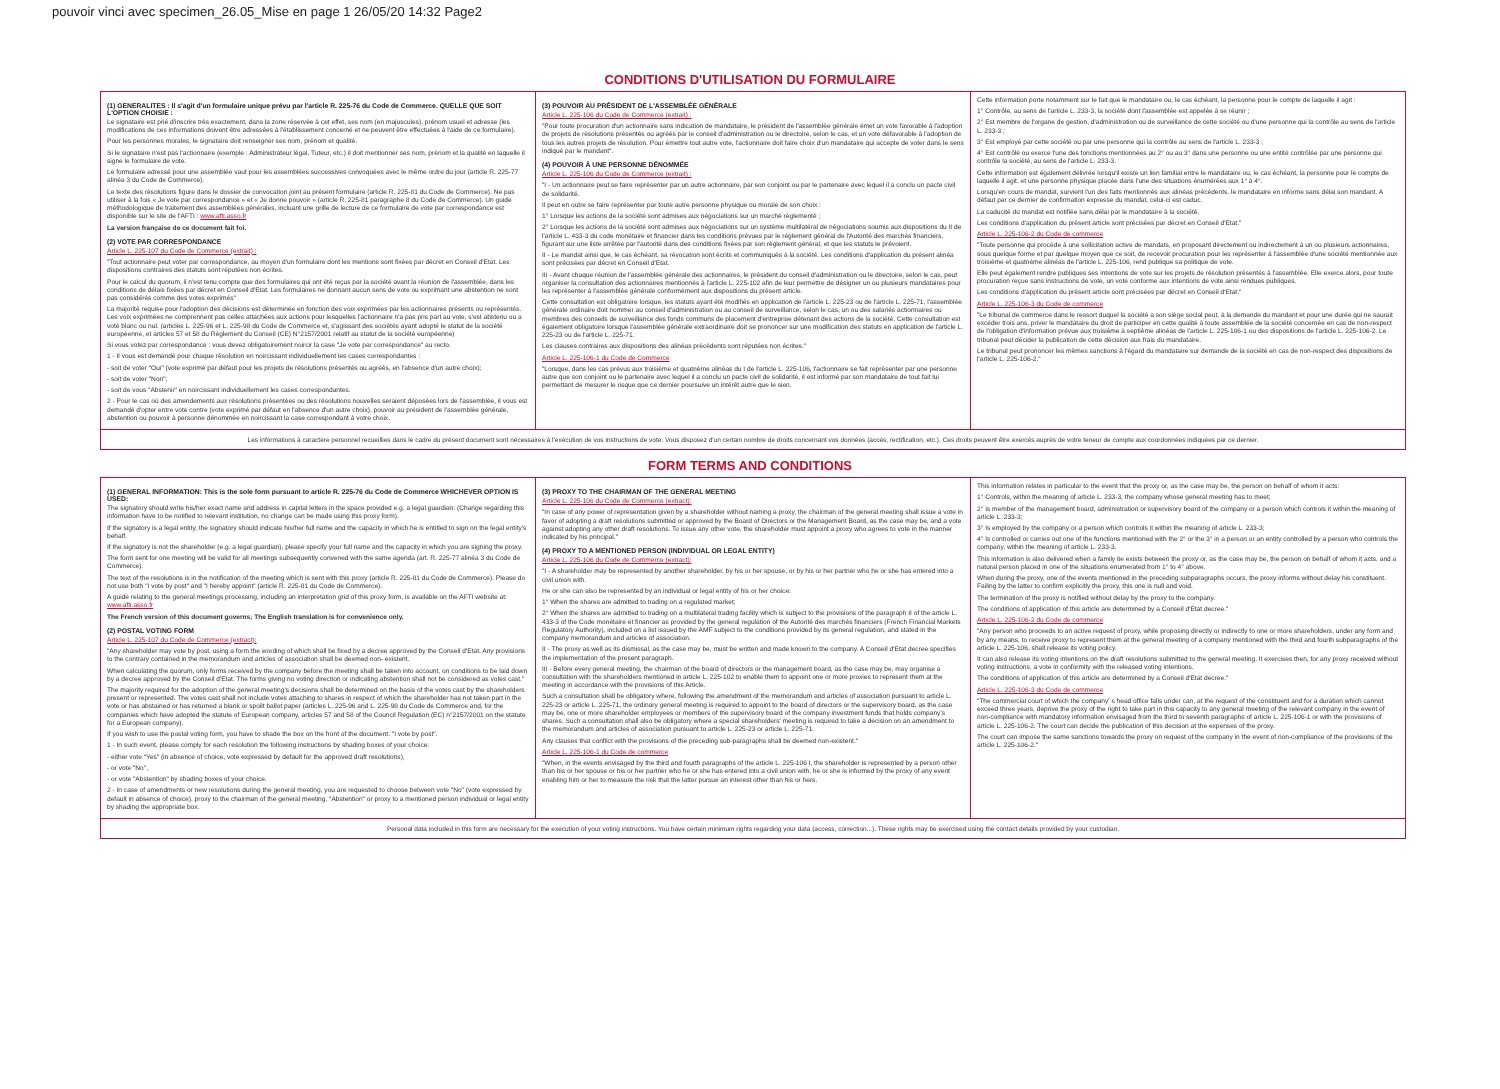pouvoir vinci avec specimen_26.05_Mise en page 1 26/05/20 14:32 Page2
CONDITIONS D'UTILISATION DU FORMULAIRE
(1) GENERALITES : Il s'agit d'un formulaire unique prévu par l'article R. 225-76 du Code de Commerce. QUELLE QUE SOIT L'OPTION CHOISIE :
Le signataire est prié d'inscrire très exactement, dans la zone réservée à cet effet, ses nom (en majuscules), prénom usuel et adresse (les modifications de ces informations doivent être adressées à l'établissement concerné et ne peuvent être effectuées à l'aide de ce formulaire).
Pour les personnes morales, le signataire doit renseigner ses nom, prénom et qualité.
Si le signataire n'est pas l'actionnaire (exemple : Administrateur légal, Tuteur, etc.) il doit mentionner ses nom, prénom et la qualité en laquelle il signe le formulaire de vote.
Le formulaire adressé pour une assemblée vaut pour les assemblées successives convoquées avec le même ordre du jour (article R. 225-77 alinéa 3 du Code de Commerce).
Le texte des résolutions figure dans le dossier de convocation joint au présent formulaire (article R. 225-81 du Code de Commerce). Ne pas utiliser à la fois « Je vote par correspondance » et « Je donne pouvoir » (article R. 225-81 paragraphe 8 du Code de Commerce). Un guide méthodologique de traitement des assemblées générales, incluant une grille de lecture de ce formulaire de vote par correspondance est disponible sur le site de l'AFTI : www.afti.asso.fr
La version française de ce document fait foi.
(2) VOTE PAR CORRESPONDANCE
Article L. 225-107 du Code de Commerce (extrait) :
"Tout actionnaire peut voter par correspondance, au moyen d'un formulaire dont les mentions sont fixées par décret en Conseil d'Etat. Les dispositions contraires des statuts sont réputées non écrites.
Pour le calcul du quorum, il n'est tenu compte que des formulaires qui ont été reçus par la société avant la réunion de l'assemblée, dans les conditions de délais fixées par décret en Conseil d'Etat. Les formulaires ne donnant aucun sens de vote ou exprimant une abstention ne sont pas considérés comme des votes exprimés"
La majorité requise pour l'adoption des décisions est déterminée en fonction des voix exprimées par les actionnaires présents ou représentés. Les voix exprimées ne comprennent pas celles attachées aux actions pour lesquelles l'actionnaire n'a pas pris part au vote, s'est abstenu ou a voté blanc ou nul. (articles L. 225-96 et L. 225-98 du Code de Commerce et, s'agissant des sociétés ayant adopté le statut de la société européenne, et articles 57 et 58 du Règlement du Conseil (CE) N°2157/2001 relatif au statut de la société européenne)
Si vous votez par correspondance : vous devez obligatoirement noircir la case "Je vote par correspondance" au recto.
1 - Il vous est demandé pour chaque résolution en noircissant individuellement les cases correspondantes :
- soit de voter "Oui" (vote exprimé par défaut pour les projets de résolutions présentés ou agréés, en l'absence d'un autre choix);
- soit de voter "Non";
- soit de vous "Abstenir" en noircissant individuellement les cases correspondantes.
2 - Pour le cas où des amendements aux résolutions présentées ou des résolutions nouvelles seraient déposées lors de l'assemblée, il vous est demandé d'opter entre vote contre (vote exprimé par défaut en l'absence d'un autre choix), pouvoir au président de l'assemblée générale, abstention ou pouvoir à personne dénommée en noircissant la case correspondant à votre choix.
(3) POUVOIR AU PRÉSIDENT DE L'ASSEMBLÉE GÉNÉRALE
Article L. 225-106 du Code de Commerce (extrait) :
"Pour toute procuration d'un actionnaire sans indication de mandataire, le président de l'assemblée générale émet un vote favorable à l'adoption de projets de résolutions présentés ou agréés par le conseil d'administration ou le directoire, selon le cas, et un vote défavorable à l'adoption de tous les autres projets de résolution. Pour émettre tout autre vote, l'actionnaire doit faire choix d'un mandataire qui accepte de voter dans le sens indiqué par le mandant".
(4) POUVOIR À UNE PERSONNE DÉNOMMÉE
Article L. 225-106 du Code de Commerce (extrait) :
"I - Un actionnaire peut se faire représenter par un autre actionnaire, par son conjoint ou par le partenaire avec lequel il a conclu un pacte civil de solidarité.
Il peut en outre se faire représenter par toute autre personne physique ou morale de son choix :
1° Lorsque les actions de la société sont admises aux négociations sur un marché réglementé ;
2° Lorsque les actions de la société sont admises aux négociations sur un système multilatéral de négociations soumis aux dispositions du II de l'article L. 433-3 du code monétaire et financier dans les conditions prévues par le règlement général de l'Autorité des marchés financiers, figurant sur une liste arrêtée par l'autorité dans des conditions fixées par son règlement général, et que les statuts le prévoient.
II - Le mandat ainsi que, le cas échéant, sa révocation sont écrits et communiqués à la société. Les conditions d'application du présent alinéa sont précisées par décret en Conseil d'Etat.
III - Avant chaque réunion de l'assemblée générale des actionnaires, le président du conseil d'administration ou le directoire, selon le cas, peut organiser la consultation des actionnaires mentionnés à l'article L. 225-102 afin de leur permettre de désigner un ou plusieurs mandataires pour les représenter à l'assemblée générale conformément aux dispositions du présent article.
Cette consultation est obligatoire lorsque, les statuts ayant été modifiés en application de l'article L. 225-23 ou de l'article L. 225-71, l'assemblée générale ordinaire doit nommer au conseil d'administration ou au conseil de surveillance, selon le cas, un ou des salariés actionnaires ou membres des conseils de surveillance des fonds communs de placement d'entreprise détenant des actions de la société. Cette consultation est également obligatoire lorsque l'assemblée générale extraordinaire doit se prononcer sur une modification des statuts en application de l'article L. 225-23 ou de l'article L. 225-71.
Les clauses contraires aux dispositions des alinéas précédents sont réputées non écrites."
Article L. 225-106-1 du Code de Commerce
"Lorsque, dans les cas prévus aux troisième et quatrième alinéas du I de l'article L. 225-106, l'actionnaire se fait représenter par une personne autre que son conjoint ou le partenaire avec lequel il a conclu un pacte civil de solidarité, il est informé par son mandataire de tout fait lui permettant de mesurer le risque que ce dernier poursuive un intérêt autre que le sien.
Cette information porte notamment sur le fait que le mandataire ou, le cas échéant, la personne pour le compte de laquelle il agit :
1° Contrôle, au sens de l'article L. 233-3, la société dont l'assemblée est appelée à se réunir ;
2° Est membre de l'organe de gestion, d'administration ou de surveillance de cette société ou d'une personne qui la contrôle au sens de l'article L. 233-3 ;
3° Est employé par cette société ou par une personne qui la contrôle au sens de l'article L. 233-3 ;
4° Est contrôlé ou exerce l'une des fonctions mentionnées au 2° ou au 3° dans une personne ou une entité contrôlée par une personne qui contrôle la société, au sens de l'article L. 233-3.
Cette information est également délivrée lorsqu'il existe un lien familial entre le mandataire ou, le cas échéant, la personne pour le compte de laquelle il agit, et une personne physique placée dans l'une des situations énumérées aux 1° à 4°.
Lorsqu'en cours de mandat, survient l'un des faits mentionnés aux alinéas précédents, le mandataire en informe sans délai son mandant. A défaut par ce dernier de confirmation expresse du mandat, celui-ci est caduc.
La caducité du mandat est notifiée sans délai par le mandataire à la société.
Les conditions d'application du présent article sont précisées par décret en Conseil d'Etat."
Article L. 225-106-2 du Code de commerce
"Toute personne qui procède à une sollicitation active de mandats, en proposant directement ou indirectement à un ou plusieurs actionnaires, sous quelque forme et par quelque moyen que ce soit, de recevoir procuration pour les représenter à l'assemblée d'une société mentionnée aux troisième et quatrième alinéas de l'article L. 225-106, rend publique sa politique de vote.
Elle peut également rendre publiques ses intentions de vote sur les projets de résolution présentés à l'assemblée. Elle exerce alors, pour toute procuration reçue sans instructions de vote, un vote conforme aux intentions de vote ainsi rendues publiques.
Les conditions d'application du présent article sont précisées par décret en Conseil d'Etat."
Article L. 225-106-3 du Code de commerce
"Le tribunal de commerce dans le ressort duquel la société a son siège social peut, à la demande du mandant et pour une durée qui ne saurait excéder trois ans, priver le mandataire du droit de participer en cette qualité à toute assemblée de la société concernée en cas de non-respect de l'obligation d'information prévue aux troisième à septième alinéas de l'article L. 225-106-1 ou des dispositions de l'article L. 225-106-2. Le tribunal peut décider la publication de cette décision aux frais du mandataire.
Le tribunal peut prononcer les mêmes sanctions à l'égard du mandataire sur demande de la société en cas de non-respect des dispositions de l'article L. 225-106-2."
Les informations à caractère personnel recueillies dans le cadre du présent document sont nécessaires à l'exécution de vos instructions de vote. Vous disposez d'un certain nombre de droits concernant vos données (accès, rectification, etc.). Ces droits peuvent être exercés auprès de votre teneur de compte aux coordonnées indiquées par ce dernier.
FORM TERMS AND CONDITIONS
(1) GENERAL INFORMATION: This is the sole form pursuant to article R. 225-76 du Code de Commerce WHICHEVER OPTION IS USED:
The signatory should write his/her exact name and address in capital letters in the space provided e.g. a legal guardian: (Change regarding this information have to be notified to relevant institution, no change can be made using this proxy form).
If the signatory is a legal entity, the signatory should indicate his/her full name and the capacity in which he is entitled to sign on the legal entity's behalf.
If the signatory is not the shareholder (e.g. a legal guardian), please specify your full name and the capacity in which you are signing the proxy.
The form sent for one meeting will be valid for all meetings subsequently convened with the same agenda (art. R. 225-77 alinéa 3 du Code de Commerce).
The text of the resolutions is in the notification of the meeting which is sent with this proxy (article R. 225-81 du Code de Commerce). Please do not use both "I vote by post" and "I hereby appoint" (article R. 225-81 du Code de Commerce).
A guide relating to the general meetings processing, including an interpretation grid of this proxy form, is available on the AFTI website at: www.afti.asso.fr
The French version of this document governs; The English translation is for convenience only.
(2) POSTAL VOTING FORM
Article L. 225-107 du Code de Commerce (extract):
"Any shareholder may vote by post, using a form the wording of which shall be fixed by a decree approved by the Conseil d'Etat. Any provisions to the contrary contained in the memorandum and articles of association shall be deemed non- existent.
When calculating the quorum, only forms received by the company before the meeting shall be taken into account, on conditions to be laid down by a decree approved by the Conseil d'Etat. The forms giving no voting direction or indicating abstention shall not be considered as votes cast."
The majority required for the adoption of the general meeting's decisions shall be determined on the basis of the votes cast by the shareholders present or represented. The votes cast shall not include votes attaching to shares in respect of which the shareholder has not taken part in the vote or has abstained or has returned a blank or spoilt ballot paper (articles L. 225-96 and L. 225-98 du Code de Commerce and, for the companies which have adopted the statute of European company, articles 57 and 58 of the Council Regulation (EC) n°2157/2001 on the statute for a European company).
If you wish to use the postal voting form, you have to shade the box on the front of the document: "I vote by post".
1 - In such event, please comply for each resolution the following instructions by shading boxes of your choice:
- either vote "Yes" (in absence of choice, vote expressed by default for the approved draft resolutions),
- or vote "No",
- or vote "Abstention" by shading boxes of your choice.
2 - In case of amendments or new resolutions during the general meeting, you are requested to choose between vote "No" (vote expressed by default in absence of choice), proxy to the chairman of the general meeting, "Abstention" or proxy to a mentioned person individual or legal entity by shading the appropriate box.
(3) PROXY TO THE CHAIRMAN OF THE GENERAL MEETING
Article L. 225-106 du Code de Commerce (extract):
"In case of any power of representation given by a shareholder without naming a proxy, the chairman of the general meeting shall issue a vote in favor of adopting a draft resolutions submitted or approved by the Board of Directors or the Management Board, as the case may be, and a vote against adopting any other draft resolutions. To issue any other vote, the shareholder must appoint a proxy who agrees to vote in the manner indicated by his principal."
(4) PROXY TO A MENTIONED PERSON (INDIVIDUAL OR LEGAL ENTITY)
Article L. 225-106 du Code de Commerce (extract):
"I - A shareholder may be represented by another shareholder, by his or her spouse, or by his or her partner who he or she has entered into a civil union with.
He or she can also be represented by an individual or legal entity of his or her choice:
1° When the shares are admitted to trading on a regulated market;
2° When the shares are admitted to trading on a multilateral trading facility which is subject to the provisions of the paragraph II of the article L. 433-3 of the Code monétaire et financier as provided by the general regulation of the Autorité des marchés financiers (French Financial Markets Regulatory Authority), included on a list issued by the AMF subject to the conditions provided by its general regulation, and stated in the company memorandum and articles of association.
II - The proxy as well as its dismissal, as the case may be, must be written and made known to the company. A Conseil d'Etat decree specifies the implementation of the present paragraph.
III - Before every general meeting, the chairman of the board of directors or the management board, as the case may be, may organise a consultation with the shareholders mentioned in article L. 225-102 to enable them to appoint one or more proxies to represent them at the meeting in accordance with the provisions of this Article.
Such a consultation shall be obligatory where, following the amendment of the memorandum and articles of association pursuant to article L. 225-23 or article L. 225-71, the ordinary general meeting is required to appoint to the board of directors or the supervisory board, as the case may be, one or more shareholder employees or members of the supervisory board of the company investment funds that holds company's shares. Such a consultation shall also be obligatory where a special shareholders' meeting is required to take a decision on an amendment to the memorandum and articles of association pursuant to article L. 225-23 or article L. 225-71.
Any clauses that conflict with the provisions of the preceding sub-paragraphs shall be deemed non-existent."
Article L. 225-106-1 du Code de commerce
"When, in the events envisaged by the third and fourth paragraphs of the article L. 225-106 I, the shareholder is represented by a person other than his or her spouse or his or her partner who he or she has entered into a civil union with, he or she is informed by the proxy of any event enabling him or her to measure the risk that the latter pursue an interest other than his or hers.
This information relates in particular to the event that the proxy or, as the case may be, the person on behalf of whom it acts:
1° Controls, within the meaning of article L. 233-3, the company whose general meeting has to meet;
2° Is member of the management board, administration or supervisory board of the company or a person which controls it within the meaning of article L. 233-3;
3° Is employed by the company or a person which controls it within the meaning of article L. 233-3;
4° Is controlled or carries out one of the functions mentioned with the 2° or the 3° in a person or an entity controlled by a person who controls the company, within the meaning of article L. 233-3.
This information is also delivered when a family tie exists between the proxy or, as the case may be, the person on behalf of whom it acts, and a natural person placed in one of the situations enumerated from 1° to 4° above.
When during the proxy, one of the events mentioned in the preceding subparagraphs occurs, the proxy informs without delay his constituent. Failing by the latter to confirm explicitly the proxy, this one is null and void.
The termination of the proxy is notified without delay by the proxy to the company.
The conditions of application of this article are determined by a Conseil d'Etat decree."
Article L. 225-106-2 du Code de commerce
"Any person who proceeds to an active request of proxy, while proposing directly or indirectly to one or more shareholders, under any form and by any means, to receive proxy to represent them at the general meeting of a company mentioned with the third and fourth subparagraphs of the article L. 225-106, shall release its voting policy.
It can also release its voting intentions on the draft resolutions submitted to the general meeting. It exercises then, for any proxy received without voting instructions, a vote in conformity with the released voting intentions.
The conditions of application of this article are determined by a Conseil d'Etat decree."
Article L. 225-106-3 du Code de commerce
"The commercial court of which the company' s head office falls under can, at the request of the constituent and for a duration which cannot exceed three years, deprive the proxy of the right to take part in this capacity to any general meeting of the relevant company in the event of non-compliance with mandatory information envisaged from the third to seventh paragraphs of article L. 225-106-1 or with the provisions of article L. 225-106-2. The court can decide the publication of this decision at the expenses of the proxy.
The court can impose the same sanctions towards the proxy on request of the company in the event of non-compliance of the provisions of the article L. 225-106-2."
Personal data included in this form are necessary for the execution of your voting instructions. You have certain minimum rights regarding your data (access, correction...). These rights may be exercised using the contact details provided by your custodian.